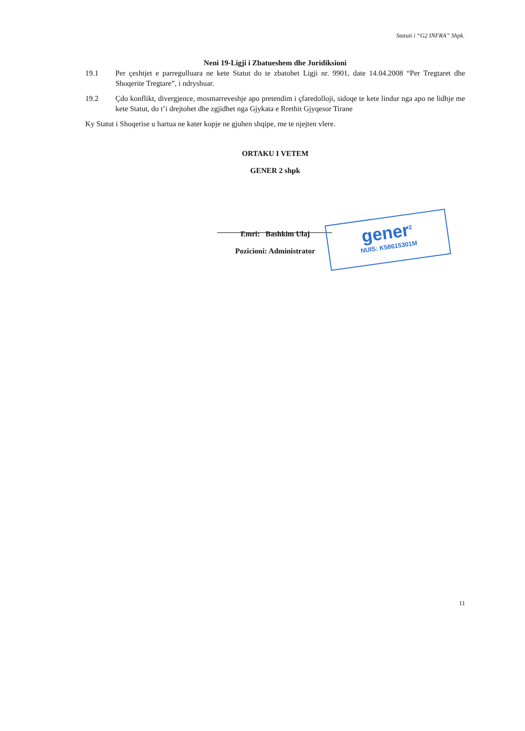Statuti i “G2 INFRA” Shpk.
Neni 19-Ligji i Zbatueshem dhe Juridiksioni
19.1 Per çeshtjet e parregulluara ne kete Statut do te zbatohet Ligji nr. 9901, date 14.04.2008 “Per Tregtaret dhe Shoqerite Tregtare”, i ndryshuar.
19.2 Çdo konflikt, divergjence, mosmarreveshje apo pretendim i çfaredolloji, sidoqe te kete lindur nga apo ne lidhje me kete Statut, do t’i drejtohet dhe zgjidhet nga Gjykata e Rrethit Gjyqesor Tirane
Ky Statut i Shoqerise u hartua ne kater kopje ne gjuhen shqipe, me te njejten vlere.
ORTAKU I VETEM
GENER 2 shpk
Emri: Bashkim Ulaj
Pozicioni: Administrator
gener<sup>2</sup>
NUIS: K58615301M
11